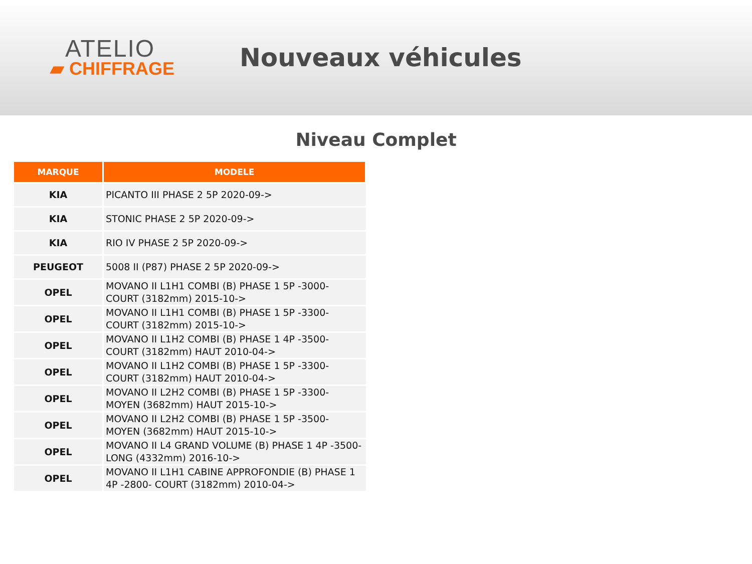ATELIO
▰ CHIFFRAGE
Nouveaux véhicules
Niveau Complet
| MARQUE | MODELE |
| --- | --- |
| KIA | PICANTO III PHASE 2 5P 2020-09-> |
| KIA | STONIC PHASE 2 5P 2020-09-> |
| KIA | RIO IV PHASE 2 5P 2020-09-> |
| PEUGEOT | 5008 II (P87) PHASE 2 5P 2020-09-> |
| OPEL | MOVANO II L1H1 COMBI (B) PHASE 1 5P -3000- COURT (3182mm) 2015-10-> |
| OPEL | MOVANO II L1H1 COMBI (B) PHASE 1 5P -3300- COURT (3182mm) 2015-10-> |
| OPEL | MOVANO II L1H2 COMBI (B) PHASE 1 4P -3500- COURT (3182mm) HAUT 2010-04-> |
| OPEL | MOVANO II L1H2 COMBI (B) PHASE 1 5P -3300- COURT (3182mm) HAUT 2010-04-> |
| OPEL | MOVANO II L2H2 COMBI (B) PHASE 1 5P -3300- MOYEN (3682mm) HAUT 2015-10-> |
| OPEL | MOVANO II L2H2 COMBI (B) PHASE 1 5P -3500- MOYEN (3682mm) HAUT 2015-10-> |
| OPEL | MOVANO II L4 GRAND VOLUME (B) PHASE 1 4P -3500- LONG (4332mm) 2016-10-> |
| OPEL | MOVANO II L1H1 CABINE APPROFONDIE (B) PHASE 1 4P -2800- COURT (3182mm) 2010-04-> |